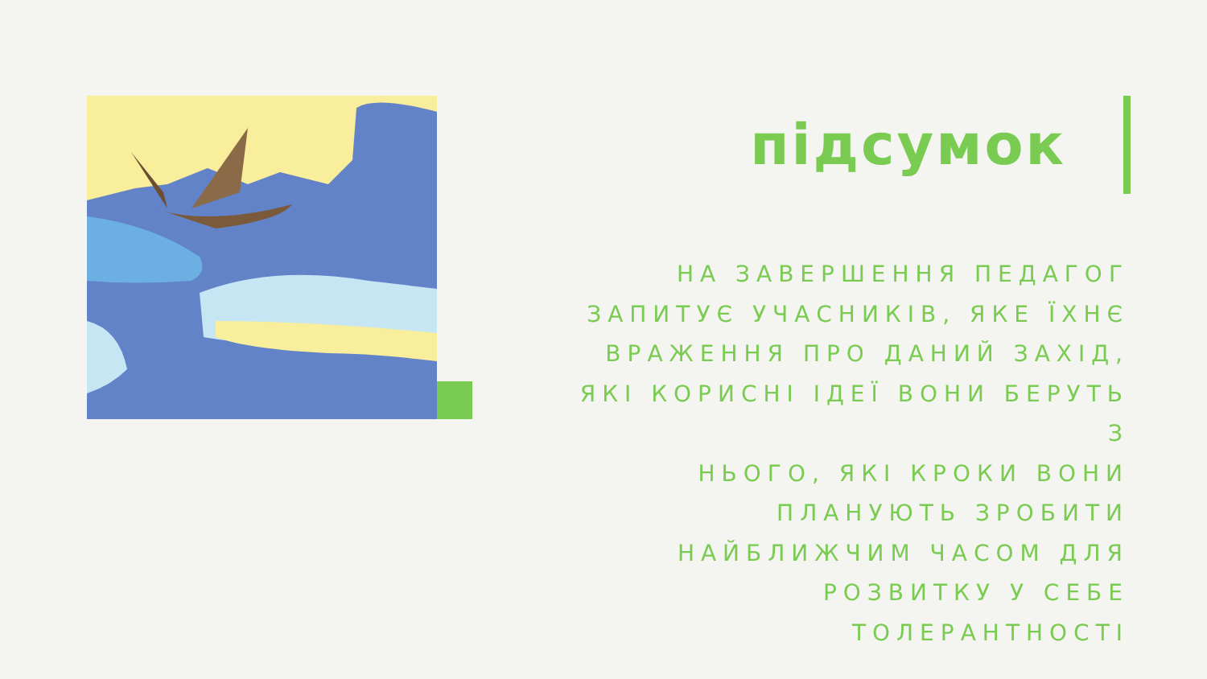підсумок
НА ЗАВЕРШЕННЯ ПЕДАГОГ
ЗАПИТУЄ УЧАСНИКІВ, ЯКЕ ЇХНЄ
ВРАЖЕННЯ ПРО ДАНИЙ ЗАХІД,
ЯКІ КОРИСНІ ІДЕЇ ВОНИ БЕРУТЬ З
НЬОГО, ЯКІ КРОКИ ВОНИ
ПЛАНУЮТЬ ЗРОБИТИ
НАЙБЛИЖЧИМ ЧАСОМ ДЛЯ
РОЗВИТКУ У СЕБЕ
ТОЛЕРАНТНОСТІ